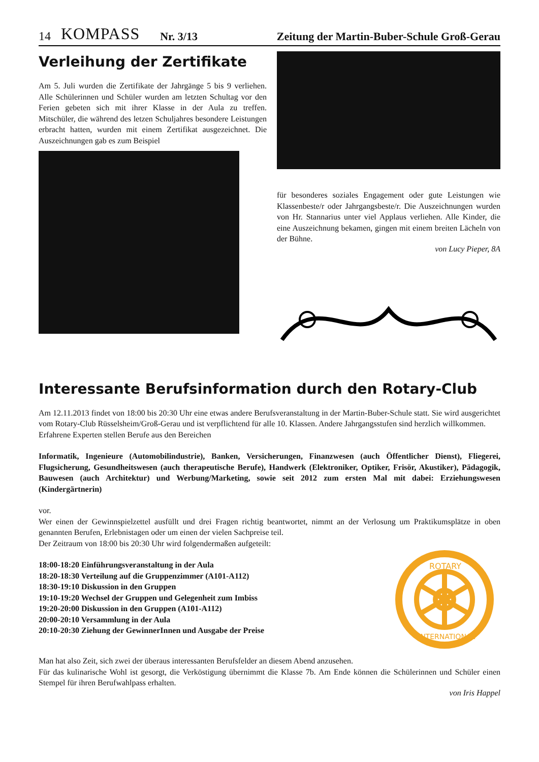14 KOMPASS Nr. 3/13 Zeitung der Martin-Buber-Schule Groß-Gerau
Verleihung der Zertifikate
Am 5. Juli wurden die Zertifikate der Jahrgänge 5 bis 9 verliehen. Alle Schülerinnen und Schüler wurden am letzten Schultag vor den Ferien gebeten sich mit ihrer Klasse in der Aula zu treffen. Mitschüler, die während des letzen Schuljahres besondere Leistungen erbracht hatten, wurden mit einem Zertifikat ausgezeichnet. Die Auszeichnungen gab es zum Beispiel
für besonderes soziales Engagement oder gute Leistungen wie Klassenbeste/r oder Jahrgangsbeste/r. Die Auszeichnungen wurden von Hr. Stannarius unter viel Applaus verliehen. Alle Kinder, die eine Auszeichnung bekamen, gingen mit einem breiten Lächeln von der Bühne.
von Lucy Pieper, 8A
Interessante Berufsinformation durch den Rotary-Club
Am 12.11.2013 findet von 18:00 bis 20:30 Uhr eine etwas andere Berufsveranstaltung in der Martin-Buber-Schule statt. Sie wird ausgerichtet vom Rotary-Club Rüsselsheim/Groß-Gerau und ist verpflichtend für alle 10. Klassen. Andere Jahrgangsstufen sind herzlich willkommen.
Erfahrene Experten stellen Berufe aus den Bereichen
Informatik, Ingenieure (Automobilindustrie), Banken, Versicherungen, Finanzwesen (auch Öffentlicher Dienst), Fliegerei, Flugsicherung, Gesundheitswesen (auch therapeutische Berufe), Handwerk (Elektroniker, Optiker, Frisör, Akustiker), Pädagogik, Bauwesen (auch Architektur) und Werbung/Marketing, sowie seit 2012 zum ersten Mal mit dabei: Erziehungswesen (Kindergärtnerin)
vor.
Wer einen der Gewinnspielzettel ausfüllt und drei Fragen richtig beantwortet, nimmt an der Verlosung um Praktikumsplätze in oben genannten Berufen, Erlebnistagen oder um einen der vielen Sachpreise teil.
Der Zeitraum von 18:00 bis 20:30 Uhr wird folgendermaßen aufgeteilt:
ROTARY
INTERNATIONAL
18:00-18:20 Einführungsveranstaltung in der Aula
18:20-18:30 Verteilung auf die Gruppenzimmer (A101-A112)
18:30-19:10 Diskussion in den Gruppen
19:10-19:20 Wechsel der Gruppen und Gelegenheit zum Imbiss
19:20-20:00 Diskussion in den Gruppen (A101-A112)
20:00-20:10 Versammlung in der Aula
20:10-20:30 Ziehung der GewinnerInnen und Ausgabe der Preise
Man hat also Zeit, sich zwei der überaus interessanten Berufsfelder an diesem Abend anzusehen.
Für das kulinarische Wohl ist gesorgt, die Verköstigung übernimmt die Klasse 7b. Am Ende können die Schülerinnen und Schüler einen Stempel für ihren Berufwahlpass erhalten.
von Iris Happel